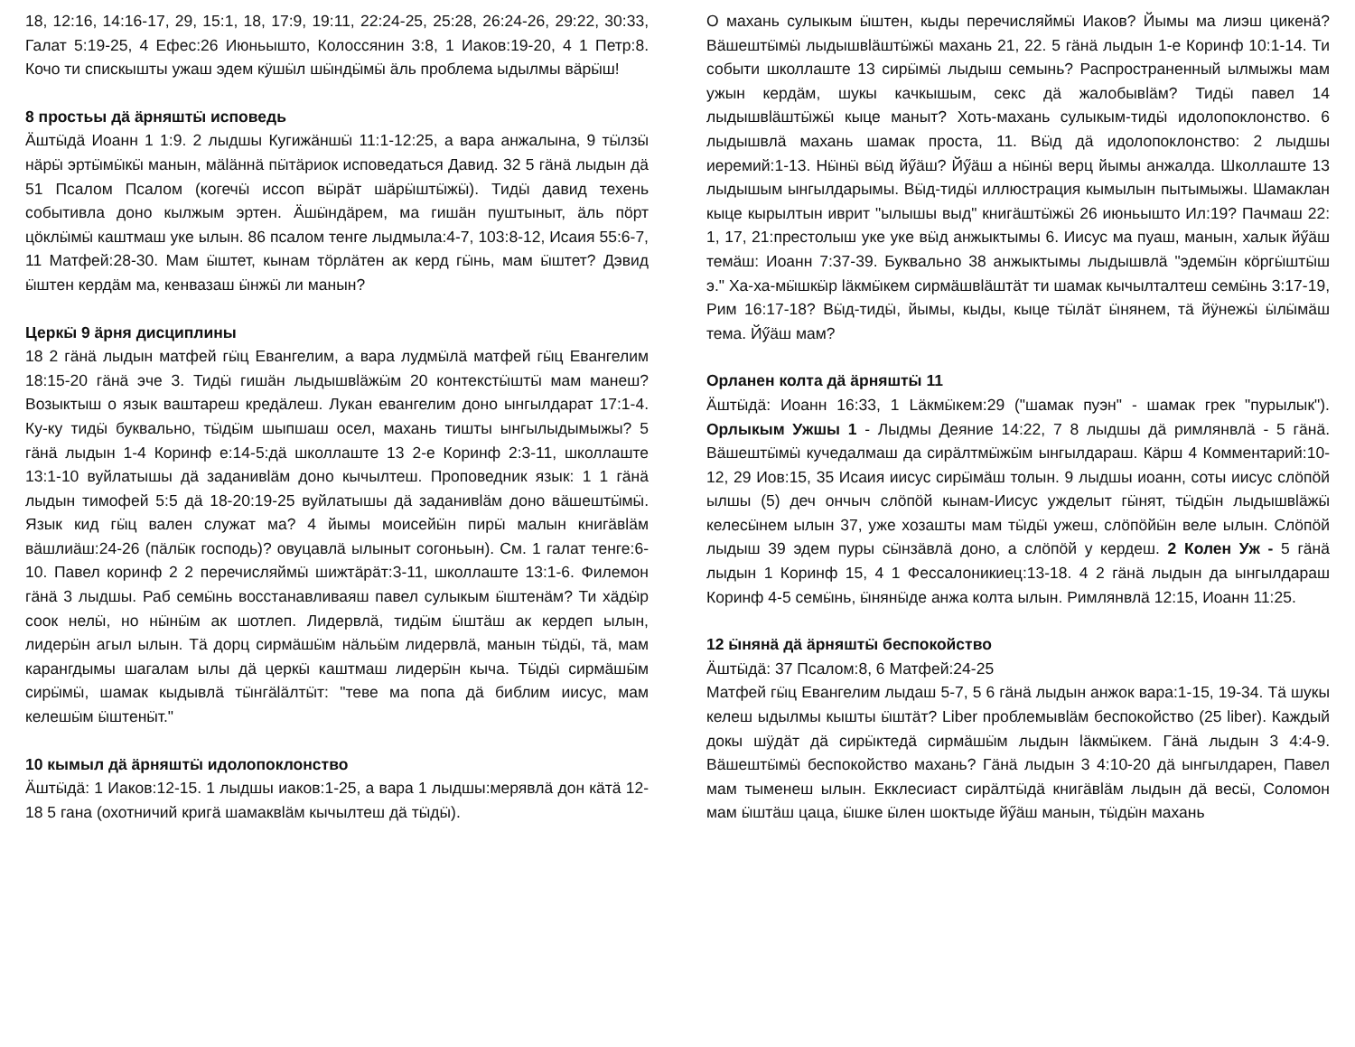18, 12:16, 14:16-17, 29, 15:1, 18, 17:9, 19:11, 22:24-25, 25:28, 26:24-26, 29:22, 30:33, Галат 5:19-25, 4 Ефес:26 Июньышто, Колоссянин 3:8, 1 Иаков:19-20, 4 1 Петр:8. Кочо ти спискышты ужаш эдем кӱшӹл шӹндӹмӹ äль проблема ыдылмы вäрӹш!
8 простьы дä äрняштӹ исповедь
Äштӹдä Иоанн 1 1:9. 2 лыдшы Кугижäншӹ 11:1-12:25, а вара анжалына, 9 тӹлзӹ нäрӹ эртӹмӹкӹ манын, мäläннä пӹтäриок исповедаться Давид. 32 5 гäнä лыдын дä 51 Псалом Псалом (когечӹ иссоп вӹрäт шäрӹштӹжӹ). Тидӹ давид техень событивла доно кылжым эртен. Äшӹндäрем, ма гишäн пуштыныт, äль пöрт цöклӹмӹ каштмаш уке ылын. 86 псалом тенге лыдмыла:4-7, 103:8-12, Исаия 55:6-7, 11 Матфей:28-30. Мам ӹштет, кынам тöрлäтен ак керд гӹнь, мам ӹштет? Дэвид ӹштен кердäм ма, кенвазаш ӹнжӹ ли манын?
Церкӹ 9 äрня дисциплины
18 2 гäнä лыдын матфей гӹц Евангелим, а вара лудмӹлä матфей гӹц Евангелим 18:15-20 гäнä эче 3. Тидӹ гишäн лыдышвläжӹм 20 контекстӹштӹ мам манеш? Возыктыш о язык ваштареш кредäлеш. Лукан евангелим доно ынгылдарат 17:1-4. Ку-ку тидӹ буквально, тӹдӹм шыпшаш осел, махань тишты ынгылыдымыжы? 5 гäнä лыдын 1-4 Коринф е:14-5:дä школлаште 13 2-е Коринф 2:3-11, школлаште 13:1-10 вуйлатышы дä заданивläм доно кычылтеш. Проповедник язык: 1 1 гäнä лыдын тимофей 5:5 дä 18-20:19-25 вуйлатышы дä заданивläм доно вäшештӹмӹ. Язык кид гӹц вален служат ма? 4 йымы моисейӹн пирӹ малын книгäвläм вäшлиäш:24-26 (пäлӹк господь)? овуцавлä ылыныт согоньын). См. 1 галат тенге:6-10. Павел коринф 2 2 перечисляймӹ шижтäрäт:3-11, школлаште 13:1-6. Филемон гäнä 3 лыдшы. Раб семӹнь восстанавливаяш павел сулыкым ӹштенäм? Ти хäдӹр соок нелӹ, но нӹнӹм ак шотлеп. Лидервлä, тидӹм ӹштäш ак кердеп ылын, лидерӹн агыл ылын. Тä дорц сирмäшӹм нäльӹм лидервлä, манын тӹдӹ, тä, мам карангдымы шагалам ылы дä церкӹ каштмаш лидерӹн кыча. Тӹдӹ сирмäшӹм сирӹмӹ, шамак кыдывлä тӹнгäläлтӹт: "теве ма попа дä библим иисус, мам келешӹм ӹштенӹт."
10 кымыл дä äрняштӹ идолопоклонство
Äштӹдä: 1 Иаков:12-15. 1 лыдшы иаков:1-25, а вара 1 лыдшы:мерявлä дон кäтä 12-18 5 гана (охотничий кригä шамаквläм кычылтеш дä тӹдӹ).
О махань сулыкым ӹштен, кыды перечисляймӹ Иаков? Йымы ма лиэш цикенä? Вäшештӹмӹ лыдышвläштӹжӹ махань 21, 22. 5 гäнä лыдын 1-е Коринф 10:1-14. Ти событи школлаште 13 сирӹмӹ лыдыш семынь? Распространенный ылмыжы мам ужын кердäм, шукы качкышым, секс дä жалобывläм? Тидӹ павел 14 лыдышвläштӹжӹ кыце маныт? Хоть-махань сулыкым-тидӹ идолопоклонство. 6 лыдышвлä махань шамак проста, 11. Вӹд дä идолопоклонство: 2 лыдшы иеремий:1-13. Нӹнӹ вӹд йӳäш? Йӳäш а нӹнӹ верц йымы анжалда. Школлаште 13 лыдышым ынгылдарымы. Вӹд-тидӹ иллюстрация кымылын пытымыжы. Шамаклан кыце кырылтын иврит "ылышы выд" книгäштӹжӹ 26 июньышто Ил:19? Пачмаш 22: 1, 17, 21:престолыш уке уке вӹд анжыктымы 6. Иисус ма пуаш, манын, халык йӳäш темäш: Иоанн 7:37-39. Буквально 38 анжыктымы лыдышвлä "эдемӹн кöргӹштӹш э." Ха-ха-мӹшкӹр läкмӹкем сирмäшвläштäт ти шамак кычылталтеш семӹнь 3:17-19, Рим 16:17-18? Вӹд-тидӹ, йымы, кыды, кыце тӹлäт ӹнянем, тä йӱнежӹ ӹлӹмäш тема. Йӳäш мам?
Орланен колта дä äрняштӹ 11
Äштӹдä: Иоанн 16:33, 1 Läкмӹкем:29 ("шамак пуэн" - шамак грек "пурылык"). Орлыкым Ужшы 1 - Лыдмы Деяние 14:22, 7 8 лыдшы дä римлянвлä - 5 гäнä. Вäшештӹмӹ кучедалмаш да сирäлтмӹжӹм ынгылдараш. Кäрш 4 Комментарий:10-12, 29 Иов:15, 35 Исаия иисус сирӹмäш толын. 9 лыдшы иоанн, соты иисус слöпöй ылшы (5) деч ончыч слöпöй кынам-Иисус ужделыт гӹнят, тӹдӹн лыдышвläжӹ келесӹнем ылын 37, уже хозашты мам тӹдӹ ужеш, слöпöйӹн веле ылын. Слöпöй лыдыш 39 эдем пуры сӹнзäвлä доно, а слöпöй у кердеш. 2 Колен Уж - 5 гäнä лыдын 1 Коринф 15, 4 1 Фессалоникиец:13-18. 4 2 гäнä лыдын да ынгылдараш Коринф 4-5 семӹнь, ӹнянӹде анжа колта ылын. Римлянвлä 12:15, Иоанн 11:25.
12 ӹнянä дä äрняштӹ беспокойство
Äштӹдä: 37 Псалом:8, 6 Матфей:24-25
Матфей гӹц Евангелим лыдаш 5-7, 5 6 гäнä лыдын анжок вара:1-15, 19-34. Тä шукы келеш ыдылмы кышты ӹштäт? Liber проблемывläм беспокойство (25 liber). Каждый докы шӱдäт дä сирӹктедä сирмäшӹм лыдын läкмӹкем. Гäнä лыдын 3 4:4-9. Вäшештӹмӹ беспокойство махань? Гäнä лыдын 3 4:10-20 дä ынгылдарен, Павел мам тыменеш ылын. Екклесиаст сирäлтӹдä книгäвläм лыдын дä весӹ, Соломон мам ӹштäш цаца, ӹшке ӹлен шоктыде йӳäш манын, тӹдӹн махань